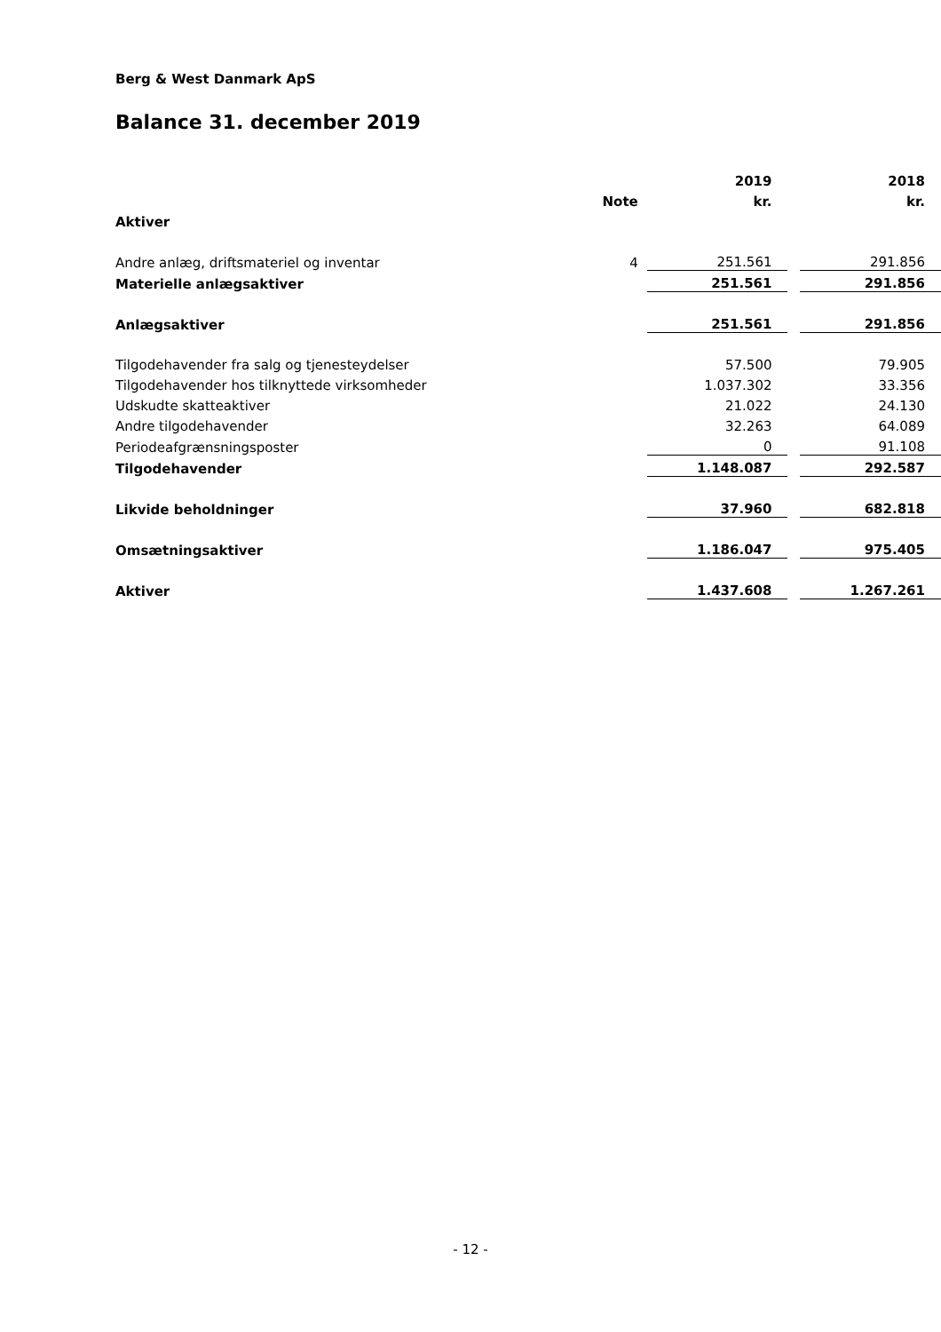Berg & West Danmark ApS
Balance 31. december 2019
| | | 2019 | | 2018 |
| --- | --- | --- | --- | --- |
| | Note | kr. | | kr. |
| Aktiver | | | | |
| Andre anlæg, driftsmateriel og inventar | 4 | 251.561 | | 291.856 |
| Materielle anlægsaktiver | | 251.561 | | 291.856 |
| Anlægsaktiver | | 251.561 | | 291.856 |
| Tilgodehavender fra salg og tjenesteydelser | | 57.500 | | 79.905 |
| Tilgodehavender hos tilknyttede virksomheder | | 1.037.302 | | 33.356 |
| Udskudte skatteaktiver | | 21.022 | | 24.130 |
| Andre tilgodehavender | | 32.263 | | 64.089 |
| Periodeafgrænsningsposter | | 0 | | 91.108 |
| Tilgodehavender | | 1.148.087 | | 292.587 |
| Likvide beholdninger | | 37.960 | | 682.818 |
| Omsætningsaktiver | | 1.186.047 | | 975.405 |
| Aktiver | | 1.437.608 | | 1.267.261 |
- 12 -